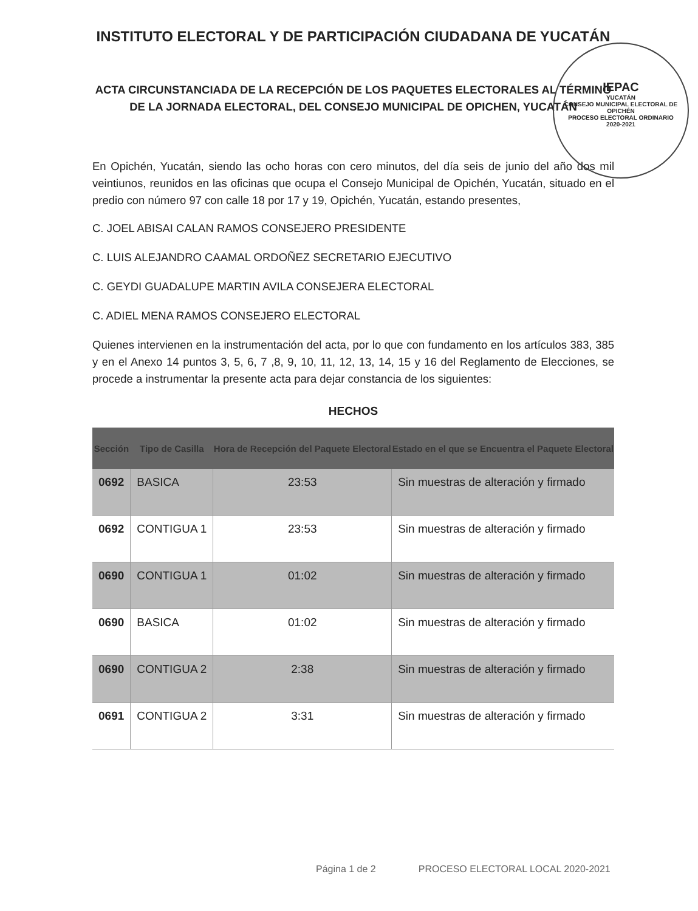INSTITUTO ELECTORAL Y DE PARTICIPACIÓN CIUDADANA DE YUCATÁN
ACTA CIRCUNSTANCIADA DE LA RECEPCIÓN DE LOS PAQUETES ELECTORALES AL TÉRMINO DE LA JORNADA ELECTORAL, DEL CONSEJO MUNICIPAL DE OPICHEN, YUCATÁN
En Opichén, Yucatán, siendo las ocho horas con cero minutos, del día seis de junio del año dos mil veintiunos, reunidos en las oficinas que ocupa el Consejo Municipal de Opichén, Yucatán, situado en el predio con número 97 con calle 18 por 17 y 19, Opichén, Yucatán, estando presentes,
C. JOEL ABISAI CALAN RAMOS CONSEJERO PRESIDENTE
C. LUIS ALEJANDRO CAAMAL ORDOÑEZ SECRETARIO EJECUTIVO
C. GEYDI GUADALUPE MARTIN AVILA CONSEJERA ELECTORAL
C. ADIEL MENA RAMOS CONSEJERO ELECTORAL
Quienes intervienen en la instrumentación del acta, por lo que con fundamento en los artículos 383, 385 y en el Anexo 14 puntos 3, 5, 6, 7 ,8, 9, 10, 11, 12, 13, 14, 15 y 16 del Reglamento de Elecciones, se procede a instrumentar la presente acta para dejar constancia de los siguientes:
HECHOS
| Sección | Tipo de Casilla | Hora de Recepción del Paquete Electoral | Estado en el que se Encuentra el Paquete Electoral |
| --- | --- | --- | --- |
| 0692 | BASICA | 23:53 | Sin muestras de alteración y firmado |
| 0692 | CONTIGUA 1 | 23:53 | Sin muestras de alteración y firmado |
| 0690 | CONTIGUA 1 | 01:02 | Sin muestras de alteración y firmado |
| 0690 | BASICA | 01:02 | Sin muestras de alteración y firmado |
| 0690 | CONTIGUA 2 | 2:38 | Sin muestras de alteración y firmado |
| 0691 | CONTIGUA 2 | 3:31 | Sin muestras de alteración y firmado |
IEPAC
YUCATÁN
CONSEJO MUNICIPAL ELECTORAL DE OPICHÉN
PROCESO ELECTORAL ORDINARIO
2020-2021
Página 1 de 2 PROCESO ELECTORAL LOCAL 2020-2021